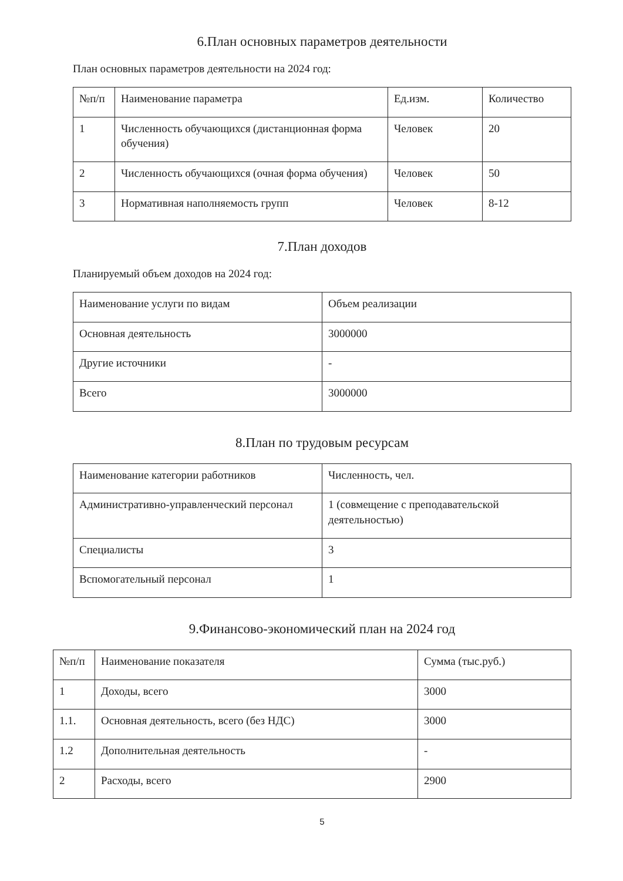6.План основных параметров деятельности
План основных параметров деятельности на 2024 год:
| №п/п | Наименование параметра | Ед.изм. | Количество |
| --- | --- | --- | --- |
| 1 | Численность обучающихся (дистанционная форма обучения) | Человек | 20 |
| 2 | Численность обучающихся (очная форма обучения) | Человек | 50 |
| 3 | Нормативная наполняемость групп | Человек | 8-12 |
7.План доходов
Планируемый объем доходов на 2024 год:
| Наименование услуги по видам | Объем реализации |
| --- | --- |
| Основная деятельность | 3000000 |
| Другие источники | - |
| Всего | 3000000 |
8.План по трудовым ресурсам
| Наименование категории работников | Численность, чел. |
| --- | --- |
| Административно-управленческий персонал | 1 (совмещение с преподавательской деятельностью) |
| Специалисты | 3 |
| Вспомогательный персонал | 1 |
9.Финансово-экономический план на 2024 год
| №п/п | Наименование показателя | Сумма (тыс.руб.) |
| --- | --- | --- |
| 1 | Доходы, всего | 3000 |
| 1.1. | Основная деятельность, всего (без НДС) | 3000 |
| 1.2 | Дополнительная деятельность | - |
| 2 | Расходы, всего | 2900 |
5